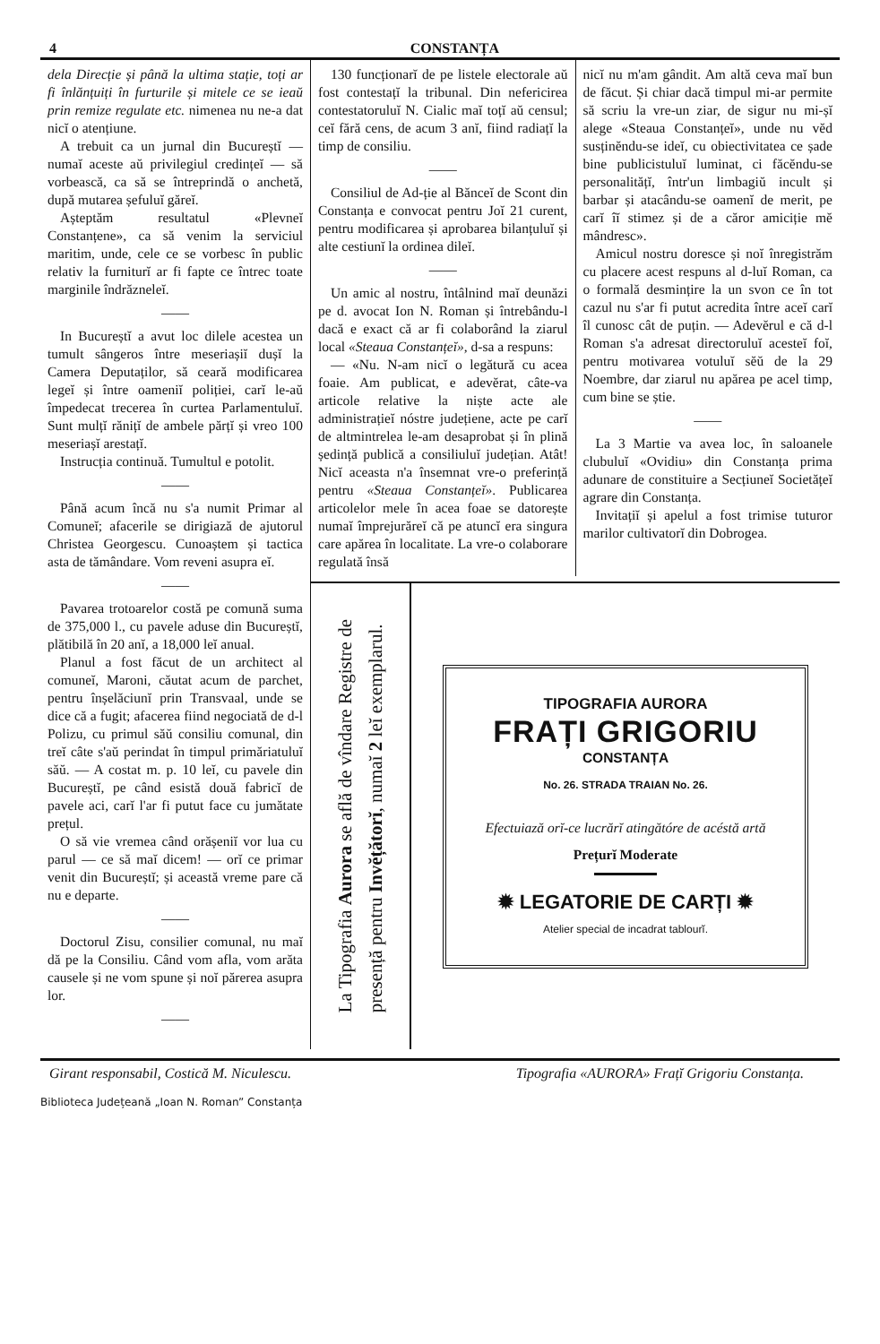4 CONSTANȚA
dela Direcție și până la ultima stație, toți ar fi înlănțuiți în furturile și mitele ce se ieaŭ prin remize regulate etc. nimenea nu ne-a dat nicĭ o atențiune.
A trebuit ca un jurnal din Bucureștĭ — numaĭ aceste aŭ privilegiul credințeĭ — să vorbească, ca să se întreprindă o anchetă, după mutarea șefuluĭ găreĭ.
Așteptăm resultatul «Plevneĭ Constanțene», ca să venim la serviciul maritim, unde, cele ce se vorbesc în public relativ la furniturĭ ar fi fapte ce întrec toate marginile îndrăzneleĭ.
——
In Bucureștĭ a avut loc dilele acestea un tumult sângeros între meseriașiĭ dușĭ la Camera Deputaților, să ceară modificarea legeĭ și între oameniĭ poliției, carĭ le-aŭ împedecat trecerea în curtea Parlamentuluĭ. Sunt mulțĭ rănițĭ de ambele părțĭ și vreo 100 meseriașĭ arestațĭ.
Instrucția continuă. Tumultul e potolit.
——
Până acum încă nu s'a numit Primar al Comuneĭ; afacerile se dirigiază de ajutorul Christea Georgescu. Cunoaștem și tactica asta de tămândare. Vom reveni asupra eĭ.
——
Pavarea trotoarelor costă pe comună suma de 375,000 l., cu pavele aduse din Bucureștĭ, plătibilă în 20 anĭ, a 18,000 leĭ anual.
Planul a fost făcut de un architect al comuneĭ, Maroni, căutat acum de parchet, pentru înșelăciunĭ prin Transvaal, unde se dice că a fugit; afacerea fiind negociată de d-l Polizu, cu primul săŭ consiliu comunal, din treĭ câte s'aŭ perindat în timpul primăriatuluĭ săŭ. — A costat m. p. 10 leĭ, cu pavele din Bucureștĭ, pe când esistă două fabricĭ de pavele aci, carĭ l'ar fi putut face cu jumătate prețul.
O să vie vremea când orășeniĭ vor lua cu parul — ce să maĭ dicem! — orĭ ce primar venit din Bucureștĭ; și această vreme pare că nu e departe.
——
Doctorul Zisu, consilier comunal, nu maĭ dă pe la Consiliu. Când vom afla, vom arăta causele și ne vom spune și noĭ părerea asupra lor.
——
130 funcționarĭ de pe listele electorale aŭ fost contestațĭ la tribunal. Din nefericirea contestatoruluĭ N. Cialic maĭ toțĭ aŭ censul; ceĭ fără cens, de acum 3 anĭ, fiind radiațĭ la timp de consiliu.
——
Consiliul de Ad-ție al Bănceĭ de Scont din Constanța e convocat pentru Joĭ 21 curent, pentru modificarea și aprobarea bilanțuluĭ și alte cestiunĭ la ordinea dileĭ.
——
Un amic al nostru, întâlnind maĭ deunăzi pe d. avocat Ion N. Roman și întrebându-l dacă e exact că ar fi colaborând la ziarul local «Steaua Constanțeĭ», d-sa a respuns:
— «Nu. N-am nicĭ o legătură cu acea foaie. Am publicat, e adevĕrat, câte-va articole relative la niște acte ale administrațieĭ nóstre județiene, acte pe carĭ de altmintrelea le-am desaprobat și în plină ședință publică a consiliuluĭ județian. Atât! Nicĭ aceasta n'a însemnat vre-o preferință pentru «Steaua Constanțeĭ». Publicarea articolelor mele în acea foae se datorește numaĭ împrejurăreĭ că pe atuncĭ era singura care apărea în localitate. La vre-o colaborare regulată însă
nicĭ nu m'am gândit. Am altă ceva maĭ bun de făcut. Și chiar dacă timpul mi-ar permite să scriu la vre-un ziar, de sigur nu mi-șĭ alege «Steaua Constanțeĭ», unde nu vĕd susținĕndu-se ideĭ, cu obiectivitatea ce șade bine publicistuluĭ luminat, ci făcĕndu-se personalitățĭ, într'un limbagiŭ incult și barbar și atacându-se oamenĭ de merit, pe carĭ îĭ stimez și de a căror amiciție mĕ mândresc».
Amicul nostru doresce și noĭ înregistrăm cu placere acest respuns al d-luĭ Roman, ca o formală desmințire la un svon ce în tot cazul nu s'ar fi putut acredita între aceĭ carĭ îl cunosc cât de puțin. — Adevĕrul e că d-l Roman s'a adresat directoruluĭ acesteĭ foĭ, pentru motivarea votuluĭ sĕŭ de la 29 Noembre, dar ziarul nu apărea pe acel timp, cum bine se știe.
——
La 3 Martie va avea loc, în saloanele clubuluĭ «Ovidiu» din Constanța prima adunare de constituire a Secțiuneĭ Societățeĭ agrare din Constanța.
Invitațiĭ și apelul a fost trimise tuturor marilor cultivatorĭ din Dobrogea.
La Tipografia Aurora se află de vîndare Registre de
presență pentru Invĕțătorĭ, numaĭ 2 leĭ exemplarul.
TIPOGRAFIA AURORA
FRAȚI GRIGORIU
CONSTANȚA
No. 26. STRADA TRAIAN No. 26.
Efectuiază orĭ-ce lucrărĭ atingătóre de acéstă artă
Prețurĭ Moderate
✹ LEGATORIE DE CARȚI ✹
Atelier special de incadrat tablourĭ.
Girant responsabil, Costică M. Niculescu. Tipografia «AURORA» Frațĭ Grigoriu Constanța.
Biblioteca Județeană „Ioan N. Roman” Constanța